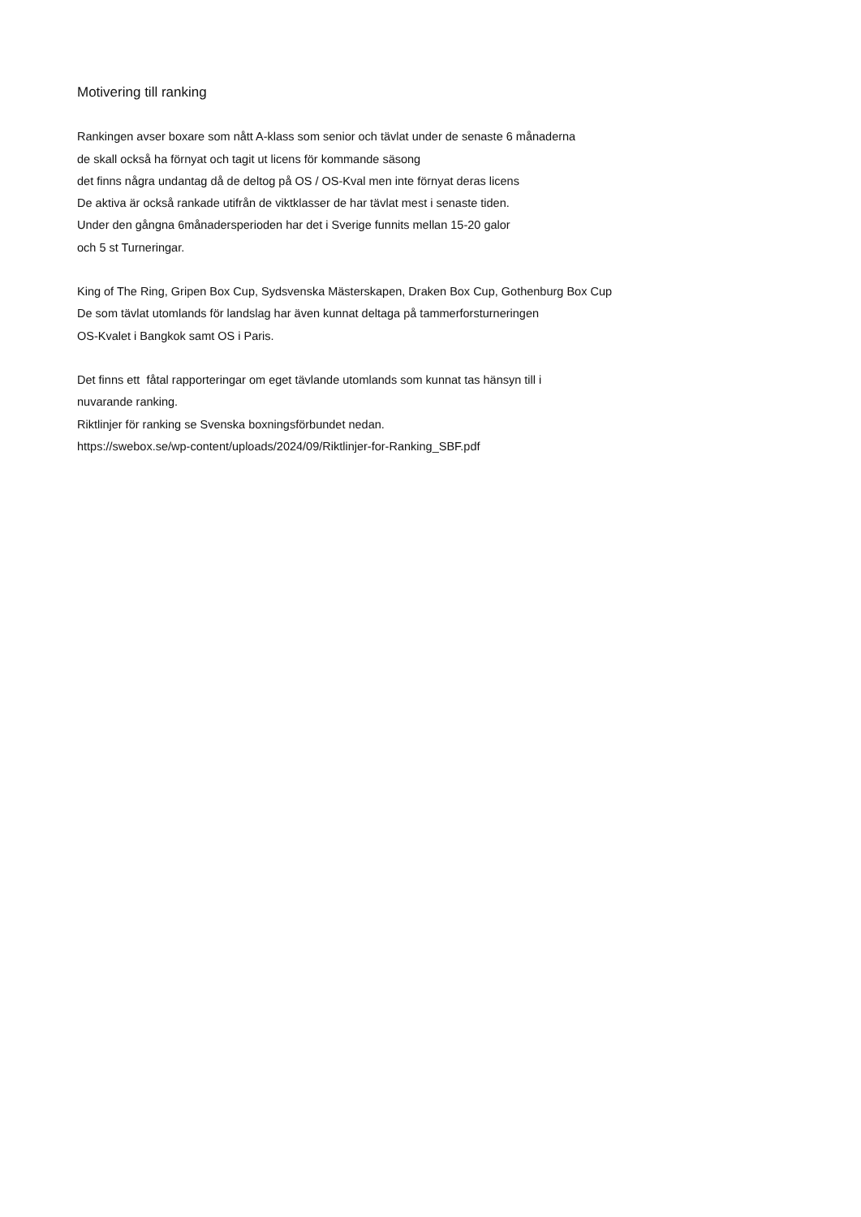Motivering till ranking
Rankingen avser boxare som nått A-klass som senior och tävlat under de senaste 6 månaderna
de skall också ha förnyat och tagit ut licens för kommande säsong
det finns några undantag då de deltog på OS / OS-Kval men inte förnyat deras licens
De aktiva är också rankade utifrån de viktklasser de har tävlat mest i senaste tiden.
Under den gångna 6månadersperioden har det i Sverige funnits mellan 15-20 galor
och 5 st Turneringar.
King of The Ring, Gripen Box Cup, Sydsvenska Mästerskapen, Draken Box Cup, Gothenburg Box Cup
De som tävlat utomlands för landslag har även kunnat deltaga på tammerforsturneringen
OS-Kvalet i Bangkok samt OS i Paris.
Det finns ett fåtal rapporteringar om eget tävlande utomlands som kunnat tas hänsyn till i
nuvarande ranking.
Riktlinjer för ranking se Svenska boxningsförbundet nedan.
https://swebox.se/wp-content/uploads/2024/09/Riktlinjer-for-Ranking_SBF.pdf